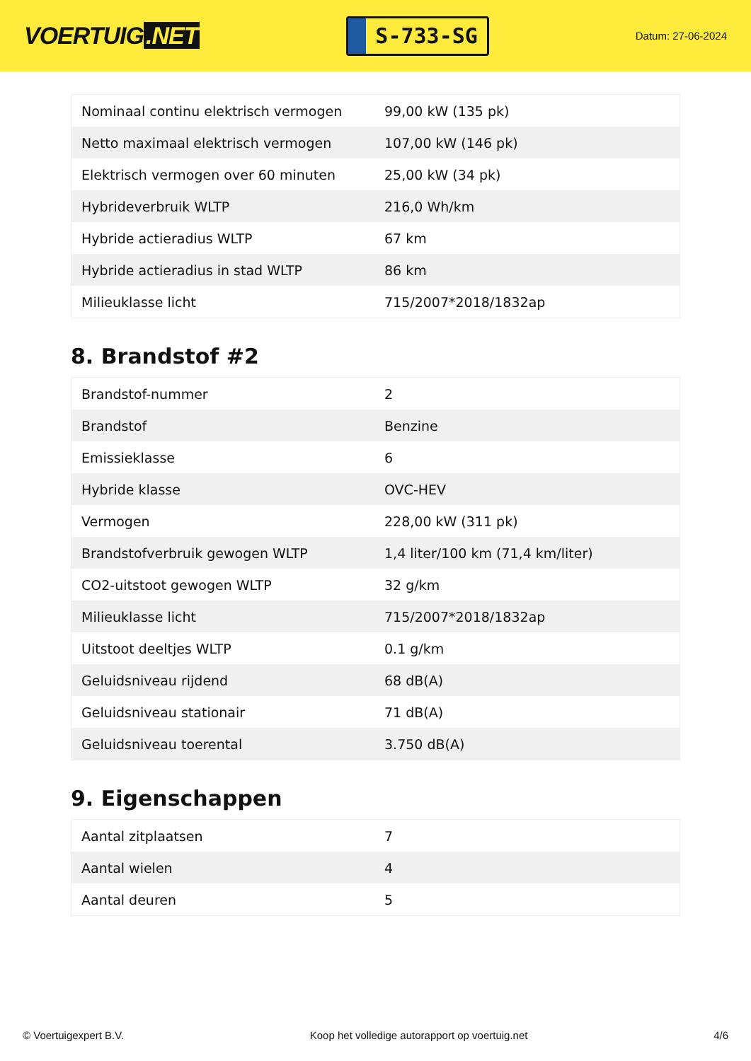VOERTUIG.NET
S-733-SG
Datum: 27-06-2024
| Nominaal continu elektrisch vermogen | 99,00 kW (135 pk) |
| Netto maximaal elektrisch vermogen | 107,00 kW (146 pk) |
| Elektrisch vermogen over 60 minuten | 25,00 kW (34 pk) |
| Hybrideverbruik WLTP | 216,0 Wh/km |
| Hybride actieradius WLTP | 67 km |
| Hybride actieradius in stad WLTP | 86 km |
| Milieuklasse licht | 715/2007*2018/1832ap |
8. Brandstof #2
| Brandstof-nummer | 2 |
| Brandstof | Benzine |
| Emissieklasse | 6 |
| Hybride klasse | OVC-HEV |
| Vermogen | 228,00 kW (311 pk) |
| Brandstofverbruik gewogen WLTP | 1,4 liter/100 km (71,4 km/liter) |
| CO2-uitstoot gewogen WLTP | 32 g/km |
| Milieuklasse licht | 715/2007*2018/1832ap |
| Uitstoot deeltjes WLTP | 0.1 g/km |
| Geluidsniveau rijdend | 68 dB(A) |
| Geluidsniveau stationair | 71 dB(A) |
| Geluidsniveau toerental | 3.750 dB(A) |
9. Eigenschappen
| Aantal zitplaatsen | 7 |
| Aantal wielen | 4 |
| Aantal deuren | 5 |
© Voertuigexpert B.V. Koop het volledige autorapport op voertuig.net 4/6